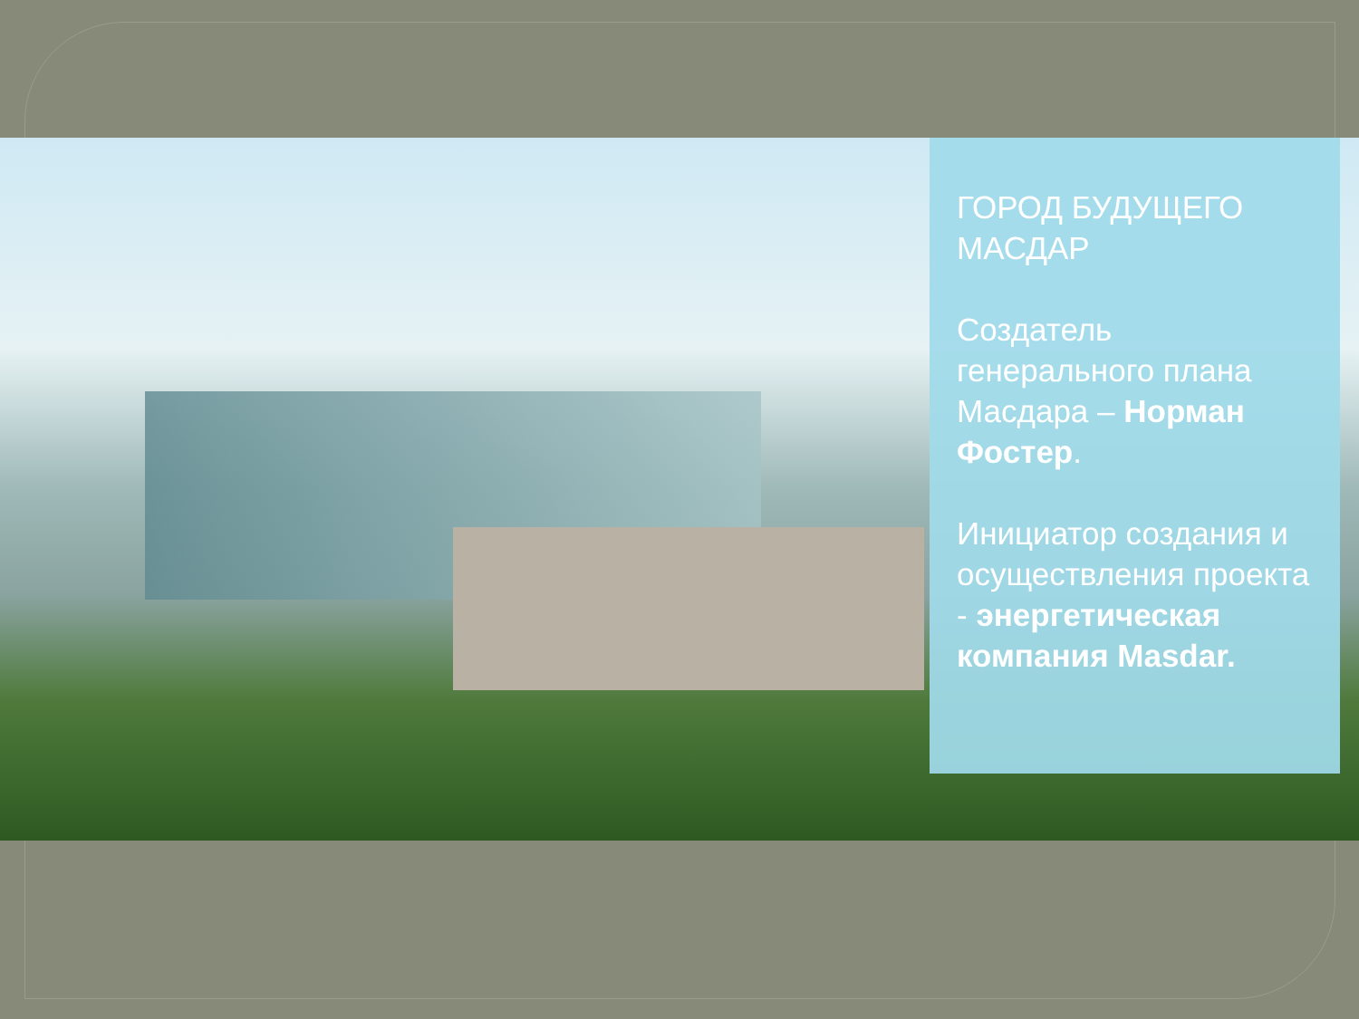ГОРОД БУДУЩЕГО МАСДАР
Создатель генерального плана Масдара – Норман Фостер.
Инициатор создания и осуществления проекта - энергетическая компания Masdar.